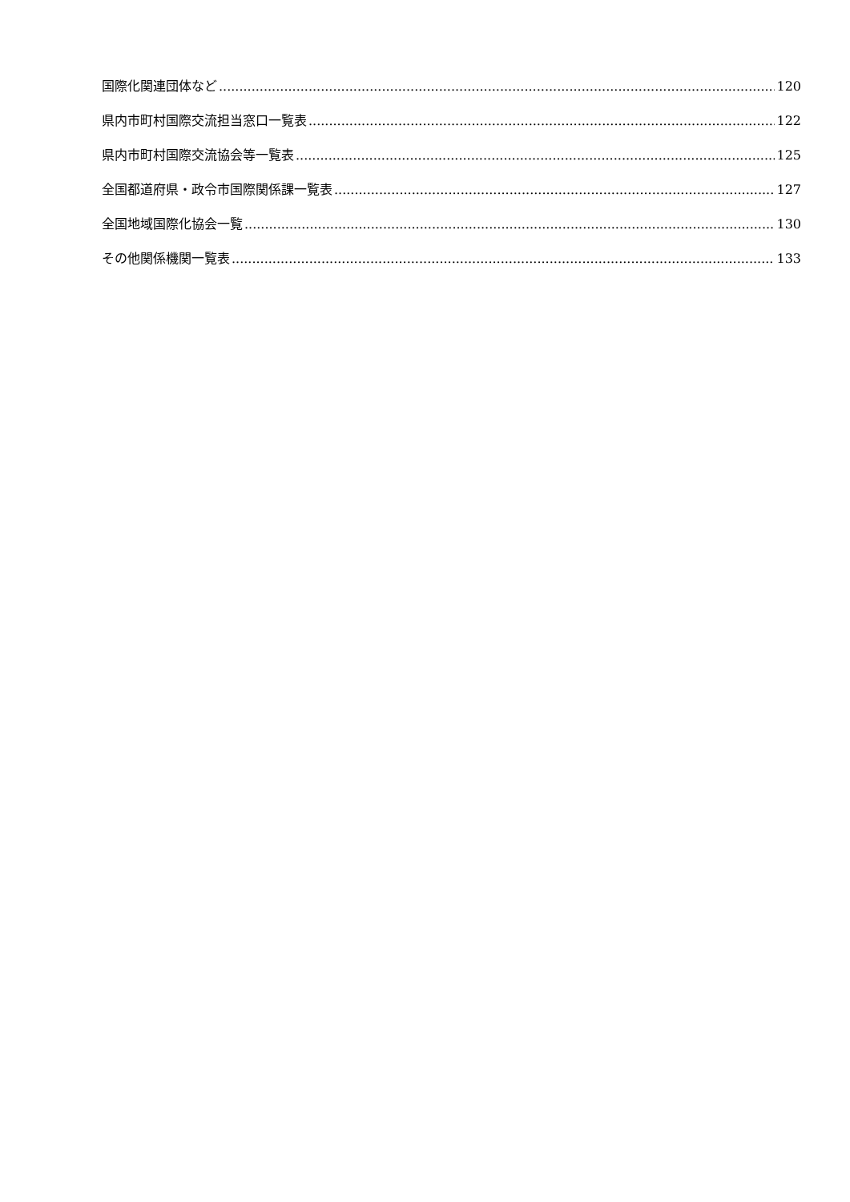国際化関連団体など 120
県内市町村国際交流担当窓口一覧表 122
県内市町村国際交流協会等一覧表 125
全国都道府県・政令市国際関係課一覧表 127
全国地域国際化協会一覧 130
その他関係機関一覧表 133